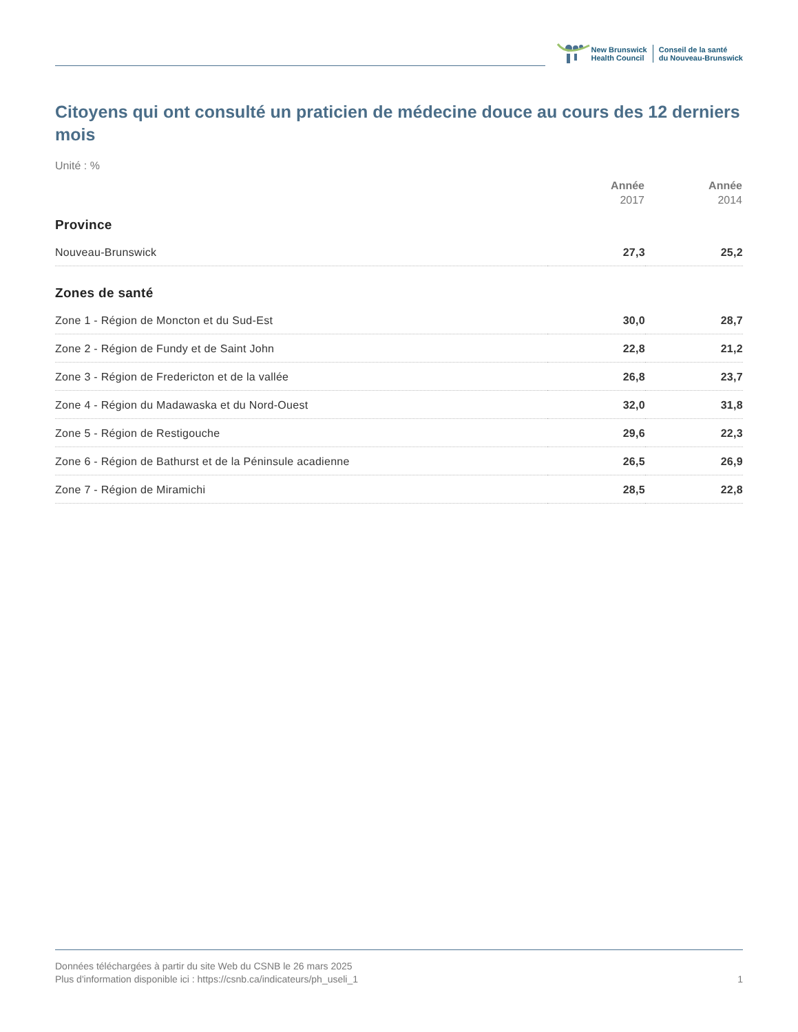New Brunswick
Health Council
Conseil de la santé
du Nouveau-Brunswick
Citoyens qui ont consulté un praticien de médecine douce au cours des 12 derniers mois
Unité : %
| | Année 2017 | Année 2014 |
| --- | --- | --- |
| Province | | |
| Nouveau-Brunswick | 27,3 | 25,2 |
| Zones de santé | | |
| Zone 1 - Région de Moncton et du Sud-Est | 30,0 | 28,7 |
| Zone 2 - Région de Fundy et de Saint John | 22,8 | 21,2 |
| Zone 3 - Région de Fredericton et de la vallée | 26,8 | 23,7 |
| Zone 4 - Région du Madawaska et du Nord-Ouest | 32,0 | 31,8 |
| Zone 5 - Région de Restigouche | 29,6 | 22,3 |
| Zone 6 - Région de Bathurst et de la Péninsule acadienne | 26,5 | 26,9 |
| Zone 7 - Région de Miramichi | 28,5 | 22,8 |
Données téléchargées à partir du site Web du CSNB le 26 mars 2025
Plus d'information disponible ici : https://csnb.ca/indicateurs/ph_useli_1
1